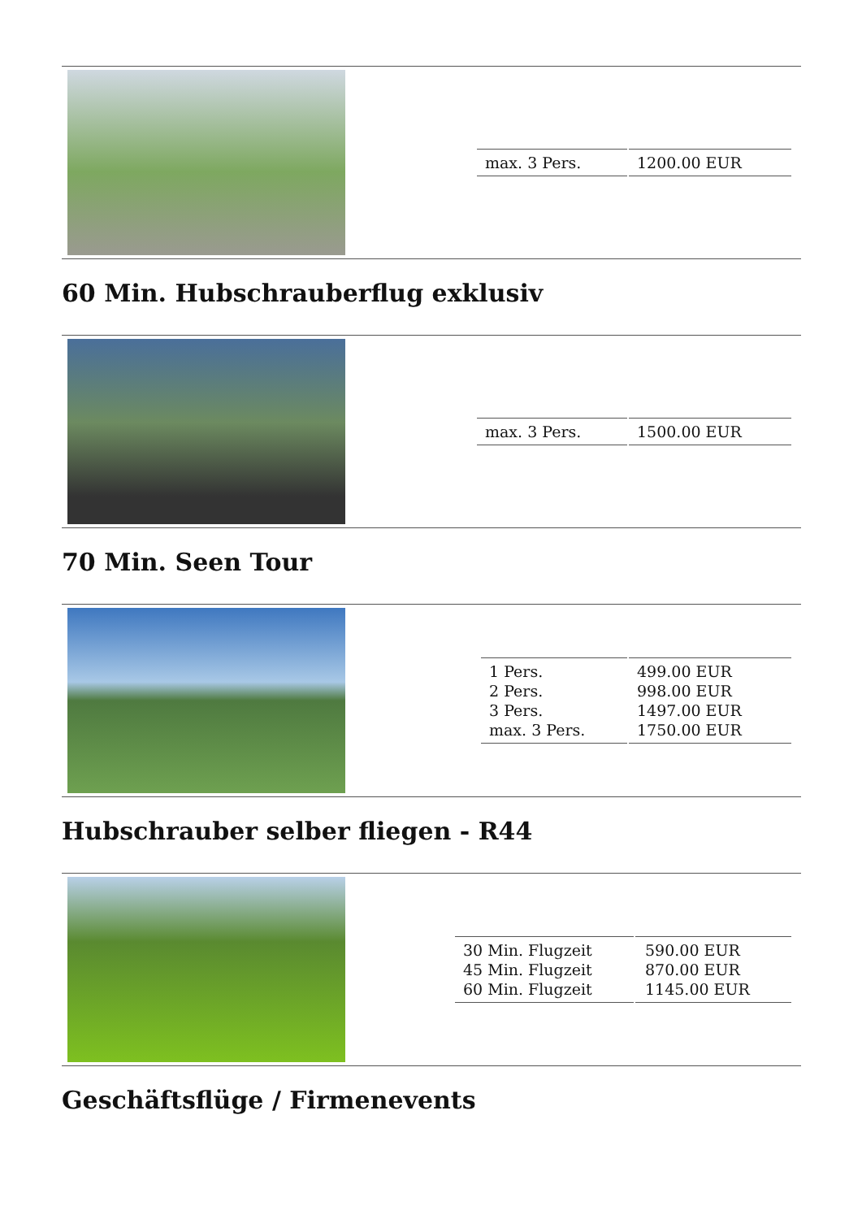| max. 3 Pers. | 1200.00 EUR |
60 Min. Hubschrauberflug exklusiv
| max. 3 Pers. | 1500.00 EUR |
70 Min. Seen Tour
| 1 Pers. 2 Pers. 3 Pers. max. 3 Pers. | 499.00 EUR 998.00 EUR 1497.00 EUR 1750.00 EUR |
Hubschrauber selber fliegen - R44
| 30 Min. Flugzeit 45 Min. Flugzeit 60 Min. Flugzeit | 590.00 EUR 870.00 EUR 1145.00 EUR |
Geschäftsflüge / Firmenevents